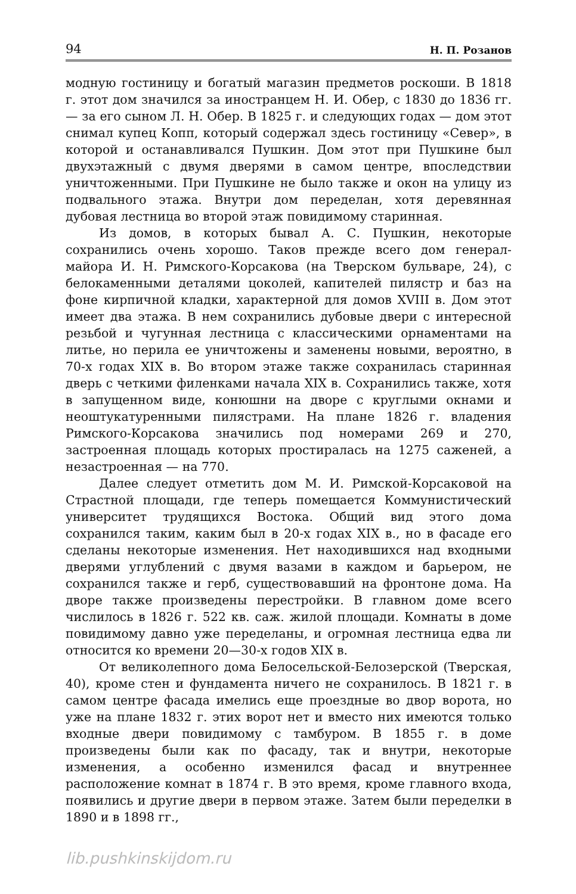94 Н. П. Розанов
модную гостиницу и богатый магазин предметов роскоши. В 1818 г. этот дом значился за иностранцем Н. И. Обер, с 1830 до 1836 гг. — за его сыном Л. Н. Обер. В 1825 г. и следующих годах — дом этот снимал купец Копп, который содержал здесь гостиницу «Север», в которой и останавливался Пушкин. Дом этот при Пушкине был двухэтажный с двумя дверями в самом центре, впоследствии уничтоженными. При Пушкине не было также и окон на улицу из подвального этажа. Внутри дом переделан, хотя деревянная дубовая лестница во второй этаж повидимому старинная.
Из домов, в которых бывал А. С. Пушкин, некоторые сохранились очень хорошо. Таков прежде всего дом генерал-майора И. Н. Римского-Корсакова (на Тверском бульваре, 24), с белокаменными деталями цоколей, капителей пилястр и баз на фоне кирпичной кладки, характерной для домов XVIII в. Дом этот имеет два этажа. В нем сохранились дубовые двери с интересной резьбой и чугунная лестница с классическими орнаментами на литье, но перила ее уничтожены и заменены новыми, вероятно, в 70-х годах XIX в. Во втором этаже также сохранилась старинная дверь с четкими филенками начала XIX в. Сохранились также, хотя в запущенном виде, конюшни на дворе с круглыми окнами и неоштукатуренными пилястрами. На плане 1826 г. владения Римского-Корсакова значились под номерами 269 и 270, застроенная площадь которых простиралась на 1275 саженей, а незастроенная — на 770.
Далее следует отметить дом М. И. Римской-Корсаковой на Страстной площади, где теперь помещается Коммунистический университет трудящихся Востока. Общий вид этого дома сохранился таким, каким был в 20-х годах XIX в., но в фасаде его сделаны некоторые изменения. Нет находившихся над входными дверями углублений с двумя вазами в каждом и барьером, не сохранился также и герб, существовавший на фронтоне дома. На дворе также произведены перестройки. В главном доме всего числилось в 1826 г. 522 кв. саж. жилой площади. Комнаты в доме повидимому давно уже переделаны, и огромная лестница едва ли относится ко времени 20—30-х годов XIX в.
От великолепного дома Белосельской-Белозерской (Тверская, 40), кроме стен и фундамента ничего не сохранилось. В 1821 г. в самом центре фасада имелись еще проездные во двор ворота, но уже на плане 1832 г. этих ворот нет и вместо них имеются только входные двери повидимому с тамбуром. В 1855 г. в доме произведены были как по фасаду, так и внутри, некоторые изменения, а особенно изменился фасад и внутреннее расположение комнат в 1874 г. В это время, кроме главного входа, появились и другие двери в первом этаже. Затем были переделки в 1890 и в 1898 гг.,
lib.pushkinskijdom.ru